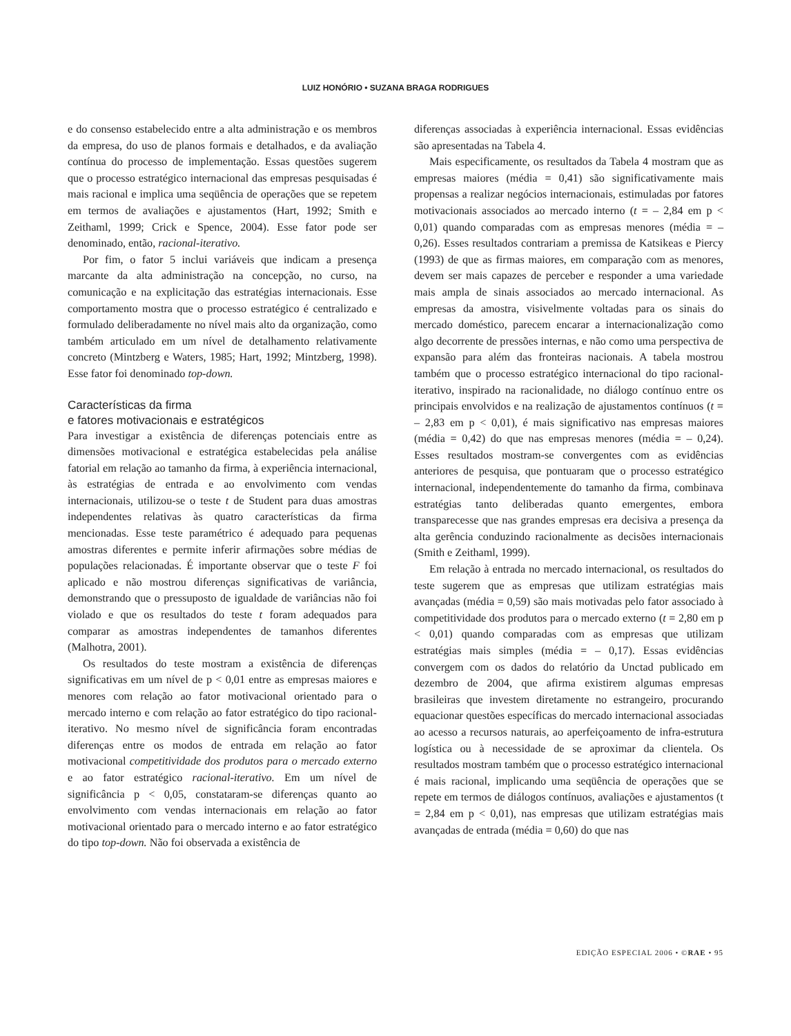LUIZ HONÓRIO • SUZANA BRAGA RODRIGUES
e do consenso estabelecido entre a alta administração e os membros da empresa, do uso de planos formais e detalhados, e da avaliação contínua do processo de implementação. Essas questões sugerem que o processo estratégico internacional das empresas pesquisadas é mais racional e implica uma seqüência de operações que se repetem em termos de avaliações e ajustamentos (Hart, 1992; Smith e Zeithaml, 1999; Crick e Spence, 2004). Esse fator pode ser denominado, então, racional-iterativo.
Por fim, o fator 5 inclui variáveis que indicam a presença marcante da alta administração na concepção, no curso, na comunicação e na explicitação das estratégias internacionais. Esse comportamento mostra que o processo estratégico é centralizado e formulado deliberadamente no nível mais alto da organização, como também articulado em um nível de detalhamento relativamente concreto (Mintzberg e Waters, 1985; Hart, 1992; Mintzberg, 1998). Esse fator foi denominado top-down.
Características da firma
e fatores motivacionais e estratégicos
Para investigar a existência de diferenças potenciais entre as dimensões motivacional e estratégica estabelecidas pela análise fatorial em relação ao tamanho da firma, à experiência internacional, às estratégias de entrada e ao envolvimento com vendas internacionais, utilizou-se o teste t de Student para duas amostras independentes relativas às quatro características da firma mencionadas. Esse teste paramétrico é adequado para pequenas amostras diferentes e permite inferir afirmações sobre médias de populações relacionadas. É importante observar que o teste F foi aplicado e não mostrou diferenças significativas de variância, demonstrando que o pressuposto de igualdade de variâncias não foi violado e que os resultados do teste t foram adequados para comparar as amostras independentes de tamanhos diferentes (Malhotra, 2001).
Os resultados do teste mostram a existência de diferenças significativas em um nível de p < 0,01 entre as empresas maiores e menores com relação ao fator motivacional orientado para o mercado interno e com relação ao fator estratégico do tipo racional-iterativo. No mesmo nível de significância foram encontradas diferenças entre os modos de entrada em relação ao fator motivacional competitividade dos produtos para o mercado externo e ao fator estratégico racional-iterativo. Em um nível de significância p < 0,05, constataram-se diferenças quanto ao envolvimento com vendas internacionais em relação ao fator motivacional orientado para o mercado interno e ao fator estratégico do tipo top-down. Não foi observada a existência de
diferenças associadas à experiência internacional. Essas evidências são apresentadas na Tabela 4.
Mais especificamente, os resultados da Tabela 4 mostram que as empresas maiores (média = 0,41) são significativamente mais propensas a realizar negócios internacionais, estimuladas por fatores motivacionais associados ao mercado interno (t = – 2,84 em p < 0,01) quando comparadas com as empresas menores (média = – 0,26). Esses resultados contrariam a premissa de Katsikeas e Piercy (1993) de que as firmas maiores, em comparação com as menores, devem ser mais capazes de perceber e responder a uma variedade mais ampla de sinais associados ao mercado internacional. As empresas da amostra, visivelmente voltadas para os sinais do mercado doméstico, parecem encarar a internacionalização como algo decorrente de pressões internas, e não como uma perspectiva de expansão para além das fronteiras nacionais. A tabela mostrou também que o processo estratégico internacional do tipo racional-iterativo, inspirado na racionalidade, no diálogo contínuo entre os principais envolvidos e na realização de ajustamentos contínuos (t = – 2,83 em p < 0,01), é mais significativo nas empresas maiores (média = 0,42) do que nas empresas menores (média = – 0,24). Esses resultados mostram-se convergentes com as evidências anteriores de pesquisa, que pontuaram que o processo estratégico internacional, independentemente do tamanho da firma, combinava estratégias tanto deliberadas quanto emergentes, embora transparecesse que nas grandes empresas era decisiva a presença da alta gerência conduzindo racionalmente as decisões internacionais (Smith e Zeithaml, 1999).
Em relação à entrada no mercado internacional, os resultados do teste sugerem que as empresas que utilizam estratégias mais avançadas (média = 0,59) são mais motivadas pelo fator associado à competitividade dos produtos para o mercado externo (t = 2,80 em p < 0,01) quando comparadas com as empresas que utilizam estratégias mais simples (média = – 0,17). Essas evidências convergem com os dados do relatório da Unctad publicado em dezembro de 2004, que afirma existirem algumas empresas brasileiras que investem diretamente no estrangeiro, procurando equacionar questões específicas do mercado internacional associadas ao acesso a recursos naturais, ao aperfeiçoamento de infra-estrutura logística ou à necessidade de se aproximar da clientela. Os resultados mostram também que o processo estratégico internacional é mais racional, implicando uma seqüência de operações que se repete em termos de diálogos contínuos, avaliações e ajustamentos (t = 2,84 em p < 0,01), nas empresas que utilizam estratégias mais avançadas de entrada (média = 0,60) do que nas
EDIÇÃO ESPECIAL 2006 • ©RAE • 95